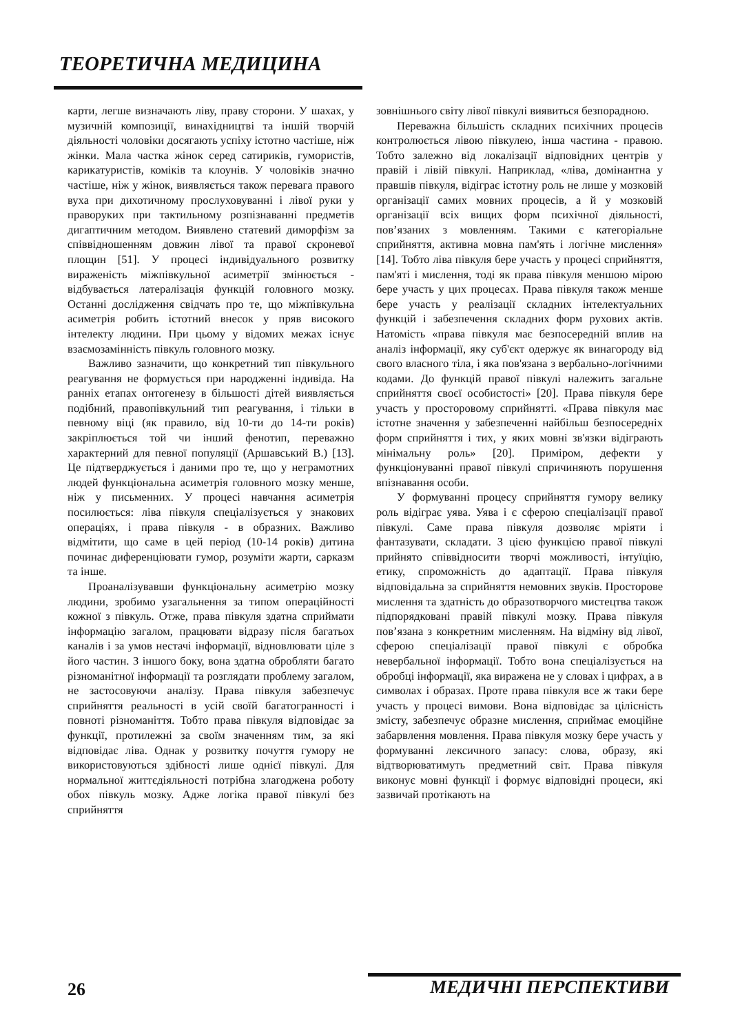ТЕОРЕТИЧНА МЕДИЦИНА
карти, легше визначають ліву, праву сторони. У шахах, у музичній композиції, винахідництві та іншій творчій діяльності чоловіки досягають успіху істотно частіше, ніж жінки. Мала частка жінок серед сатириків, гумористів, карикатуристів, коміків та клоунів. У чоловіків значно частіше, ніж у жінок, виявляється також перевага правого вуха при дихотичному прослуховуванні і лівої руки у праворуких при тактильному розпізнаванні предметів дигаптичним методом. Виявлено статевий диморфізм за співвідношенням довжин лівої та правої скроневої площин [51]. У процесі індивідуального розвитку вираженість міжпівкульної асиметрії змінюється - відбувається латералізація функцій головного мозку. Останні дослідження свідчать про те, що міжпівкульна асиметрія робить істотний внесок у пряв високого інтелекту людини. При цьому у відомих межах існує взаємозамінність півкуль головного мозку.
Важливо зазначити, що конкретний тип півкульного реагування не формується при народженні індивіда. На ранніх етапах онтогенезу в більшості дітей виявляється подібний, правопівкульний тип реагування, і тільки в певному віці (як правило, від 10-ти до 14-ти років) закріплюється той чи інший фенотип, переважно характерний для певної популяції (Аршавський В.) [13]. Це підтверджується і даними про те, що у неграмотних людей функціональна асиметрія головного мозку менше, ніж у письменних. У процесі навчання асиметрія посилюється: ліва півкуля спеціалізується у знакових операціях, і права півкуля - в образних. Важливо відмітити, що саме в цей період (10-14 років) дитина починає диференціювати гумор, розуміти жарти, сарказм та інше.
Проаналізувавши функціональну асиметрію мозку людини, зробимо узагальнення за типом операційності кожної з півкуль. Отже, права півкуля здатна сприймати інформацію загалом, працювати відразу після багатьох каналів і за умов нестачі інформації, відновлювати ціле з його частин. З іншого боку, вона здатна обробляти багато різноманітної інформації та розглядати проблему загалом, не застосовуючи аналізу. Права півкуля забезпечує сприйняття реальності в усій своїй багатогранності і повноті різноманіття. Тобто права півкуля відповідає за функції, протилежні за своїм значенням тим, за які відповідає ліва. Однак у розвитку почуття гумору не використовуються здібності лише однієї півкулі. Для нормальної життєдіяльності потрібна злагоджена роботу обох півкуль мозку. Адже логіка правої півкулі без сприйняття
зовнішнього світу лівої півкулі виявиться безпорадною.
Переважна більшість складних психічних процесів контролюється лівою півкулею, інша частина - правою. Тобто залежно від локалізації відповідних центрів у правій і лівій півкулі. Наприклад, «ліва, домінантна у правшів півкуля, відіграє істотну роль не лише у мозковій організації самих мовних процесів, а й у мозковій організації всіх вищих форм психічної діяльності, пов’язаних з мовленням. Такими є категоріальне сприйняття, активна мовна пам'ять і логічне мислення» [14]. Тобто ліва півкуля бере участь у процесі сприйняття, пам'яті і мислення, тоді як права півкуля меншою мірою бере участь у цих процесах. Права півкуля також менше бере участь у реалізації складних інтелектуальних функцій і забезпечення складних форм рухових актів. Натомість «права півкуля має безпосередній вплив на аналіз інформації, яку суб'єкт одержує як винагороду від свого власного тіла, і яка пов'язана з вербально-логічними кодами. До функцій правої півкулі належить загальне сприйняття своєї особистості» [20]. Права півкуля бере участь у просторовому сприйнятті. «Права півкуля має істотне значення у забезпеченні найбільш безпосередніх форм сприйняття і тих, у яких мовні зв'язки відіграють мінімальну роль» [20]. Приміром, дефекти у функціонуванні правої півкулі спричиняють порушення впізнавання особи.
У формуванні процесу сприйняття гумору велику роль відіграє уява. Уява і є сферою спеціалізації правої півкулі. Саме права півкуля дозволяє мріяти і фантазувати, складати. З цією функцією правої півкулі прийнято співвідносити творчі можливості, інтуїцію, етику, спроможність до адаптації. Права півкуля відповідальна за сприйняття немовних звуків. Просторове мислення та здатність до образотворчого мистецтва також підпорядковані правій півкулі мозку. Права півкуля пов’язана з конкретним мисленням. На відміну від лівої, сферою спеціалізації правої півкулі є обробка невербальної інформації. Тобто вона спеціалізується на обробці інформації, яка виражена не у словах і цифрах, а в символах і образах. Проте права півкуля все ж таки бере участь у процесі вимови. Вона відповідає за цілісність змісту, забезпечує образне мислення, сприймає емоційне забарвлення мовлення. Права півкуля мозку бере участь у формуванні лексичного запасу: слова, образу, які відтворюватимуть предметний світ. Права півкуля виконує мовні функції і формує відповідні процеси, які зазвичай протікають на
26 МЕДИЧНІ ПЕРСПЕКТИВИ